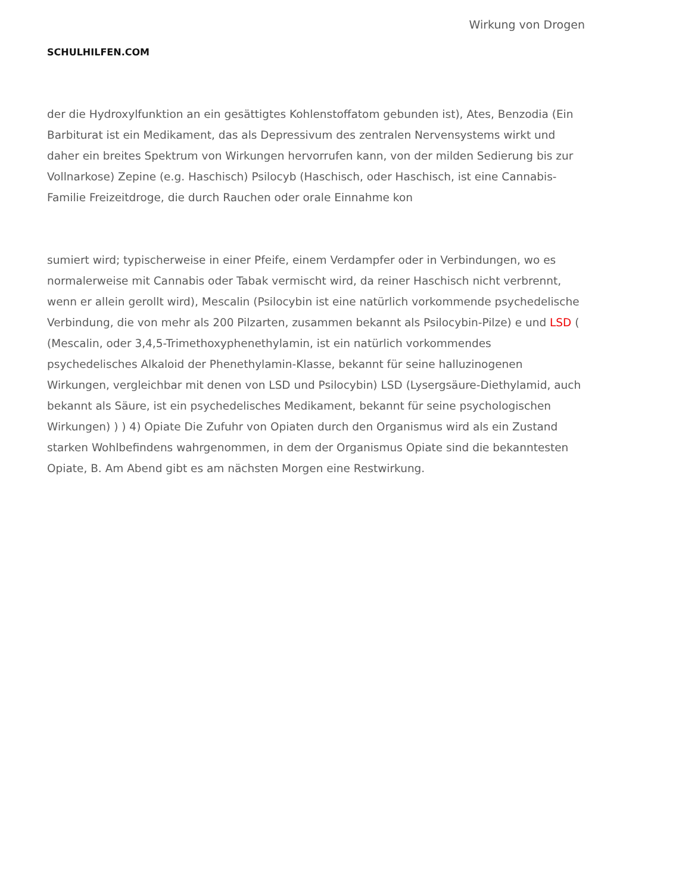SCHULHILFEN.COM
Wirkung von Drogen
der die Hydroxylfunktion an ein gesättigtes Kohlenstoffatom gebunden ist), Ates, Benzodia (Ein Barbiturat ist ein Medikament, das als Depressivum des zentralen Nervensystems wirkt und daher ein breites Spektrum von Wirkungen hervorrufen kann, von der milden Sedierung bis zur Vollnarkose) Zepine (e.g. Haschisch) Psilocyb (Haschisch, oder Haschisch, ist eine Cannabis-Familie Freizeitdroge, die durch Rauchen oder orale Einnahme kon
sumiert wird; typischerweise in einer Pfeife, einem Verdampfer oder in Verbindungen, wo es normalerweise mit Cannabis oder Tabak vermischt wird, da reiner Haschisch nicht verbrennt, wenn er allein gerollt wird), Mescalin (Psilocybin ist eine natürlich vorkommende psychedelische Verbindung, die von mehr als 200 Pilzarten, zusammen bekannt als Psilocybin-Pilze) e und LSD ( (Mescalin, oder 3,4,5-Trimethoxyphenethylamin, ist ein natürlich vorkommendes psychedelisches Alkaloid der Phenethylamin-Klasse, bekannt für seine halluzinogenen Wirkungen, vergleichbar mit denen von LSD und Psilocybin) LSD (Lysergsäure-Diethylamid, auch bekannt als Säure, ist ein psychedelisches Medikament, bekannt für seine psychologischen Wirkungen) ) ) 4) Opiate Die Zufuhr von Opiaten durch den Organismus wird als ein Zustand starken Wohlbefindens wahrgenommen, in dem der Organismus Opiate sind die bekanntesten Opiate, B. Am Abend gibt es am nächsten Morgen eine Restwirkung.